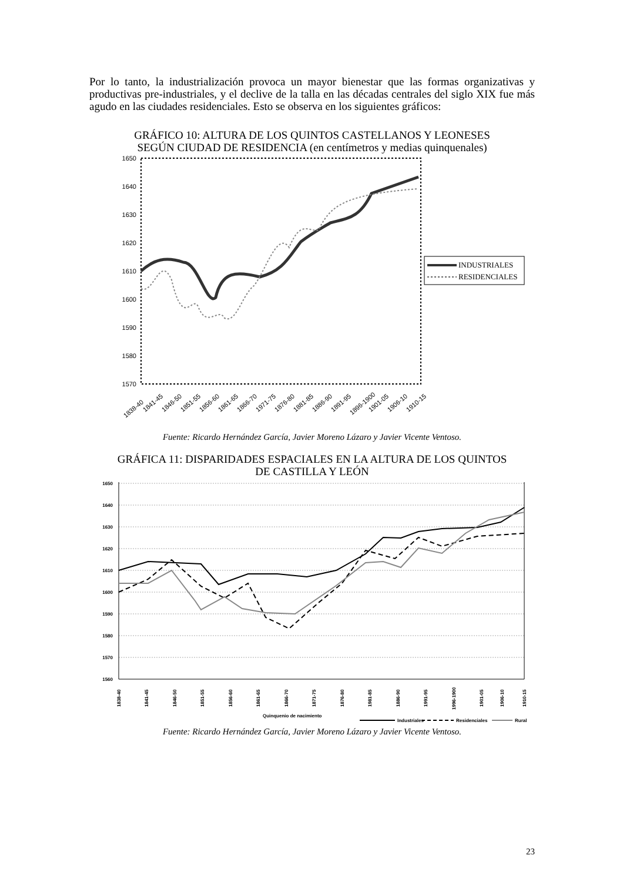Por lo tanto, la industrialización provoca un mayor bienestar que las formas organizativas y productivas pre-industriales, y el declive de la talla en las décadas centrales del siglo XIX fue más agudo en las ciudades residenciales. Esto se observa en los siguientes gráficos:
GRÁFICO 10: ALTURA DE LOS QUINTOS CASTELLANOS Y LEONESES
SEGÚN CIUDAD DE RESIDENCIA (en centímetros y medias quinquenales)
1650
1640
1630
1620
1610
1600
1590
1580
1570
INDUSTRIALES
RESIDENCIALES
1838-40
1841-45
1846-50
1851-55
1856-60
1861-65
1866-70
1971-75
1876-80
1881-85
1886-90
1891-95
1896-1900
1901-05
1906-10
1910-15
Fuente: Ricardo Hernández García, Javier Moreno Lázaro y Javier Vicente Ventoso.
GRÁFICA 11: DISPARIDADES ESPACIALES EN LA ALTURA DE LOS QUINTOS
DE CASTILLA Y LEÓN
1650
1640
1630
1620
1610
1600
1590
1580
1570
1560
1838-40
1841-45
1846-50
1851-55
1856-60
1861-65
1866-70
1871-75
1876-80
1981-85
1886-90
1991-95
1996-1900
1901-05
1906-10
1910-15
Quinquenio de nacimiento
Industriales
Residenciales
Rural
Fuente: Ricardo Hernández García, Javier Moreno Lázaro y Javier Vicente Ventoso.
23